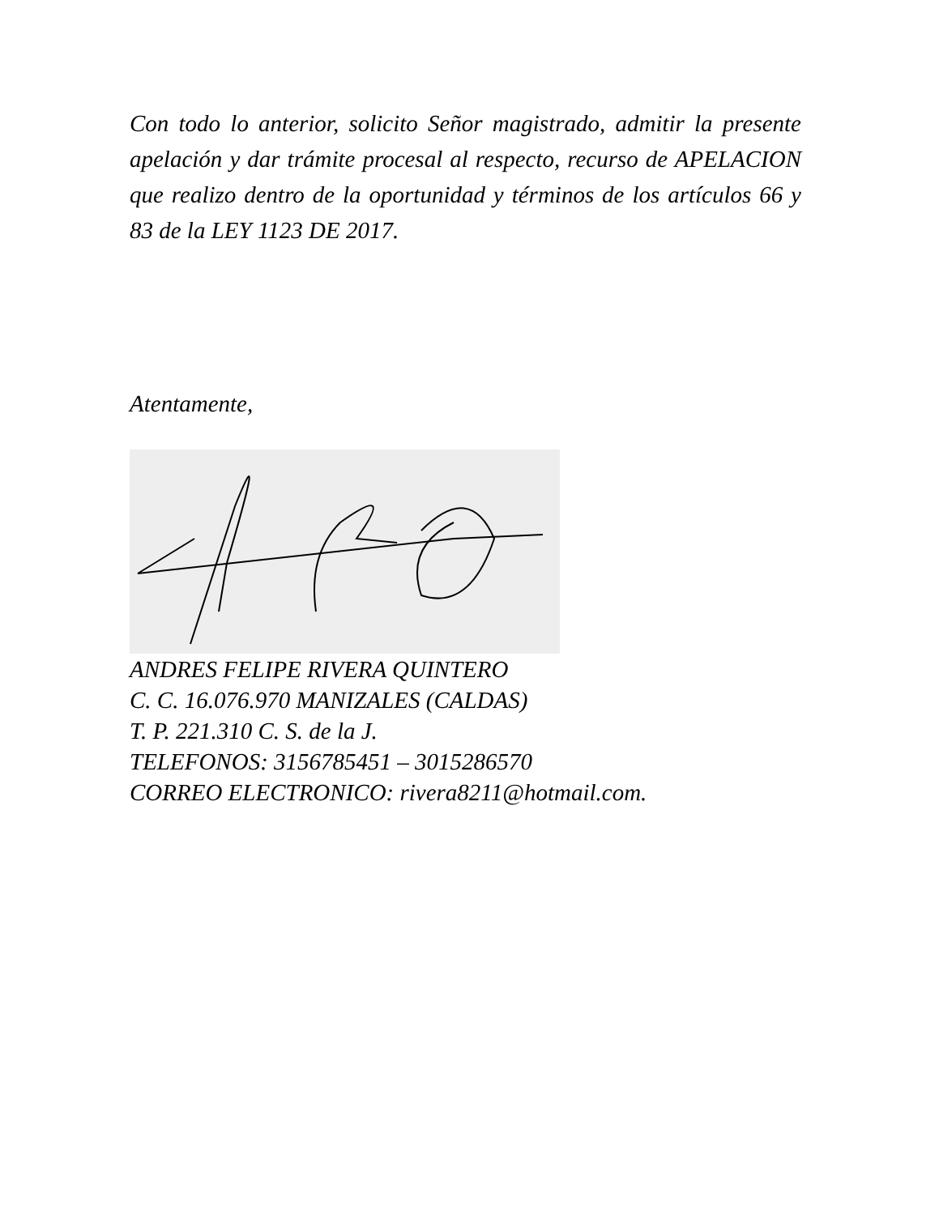Con todo lo anterior, solicito Señor magistrado, admitir la presente apelación y dar trámite procesal al respecto, recurso de APELACION que realizo dentro de la oportunidad y términos de los artículos 66 y 83 de la LEY 1123 DE 2017.
Atentamente,
ANDRES FELIPE RIVERA QUINTERO
C. C. 16.076.970 MANIZALES (CALDAS)
T. P. 221.310 C. S. de la J.
TELEFONOS: 3156785451 – 3015286570
CORREO ELECTRONICO: rivera8211@hotmail.com.